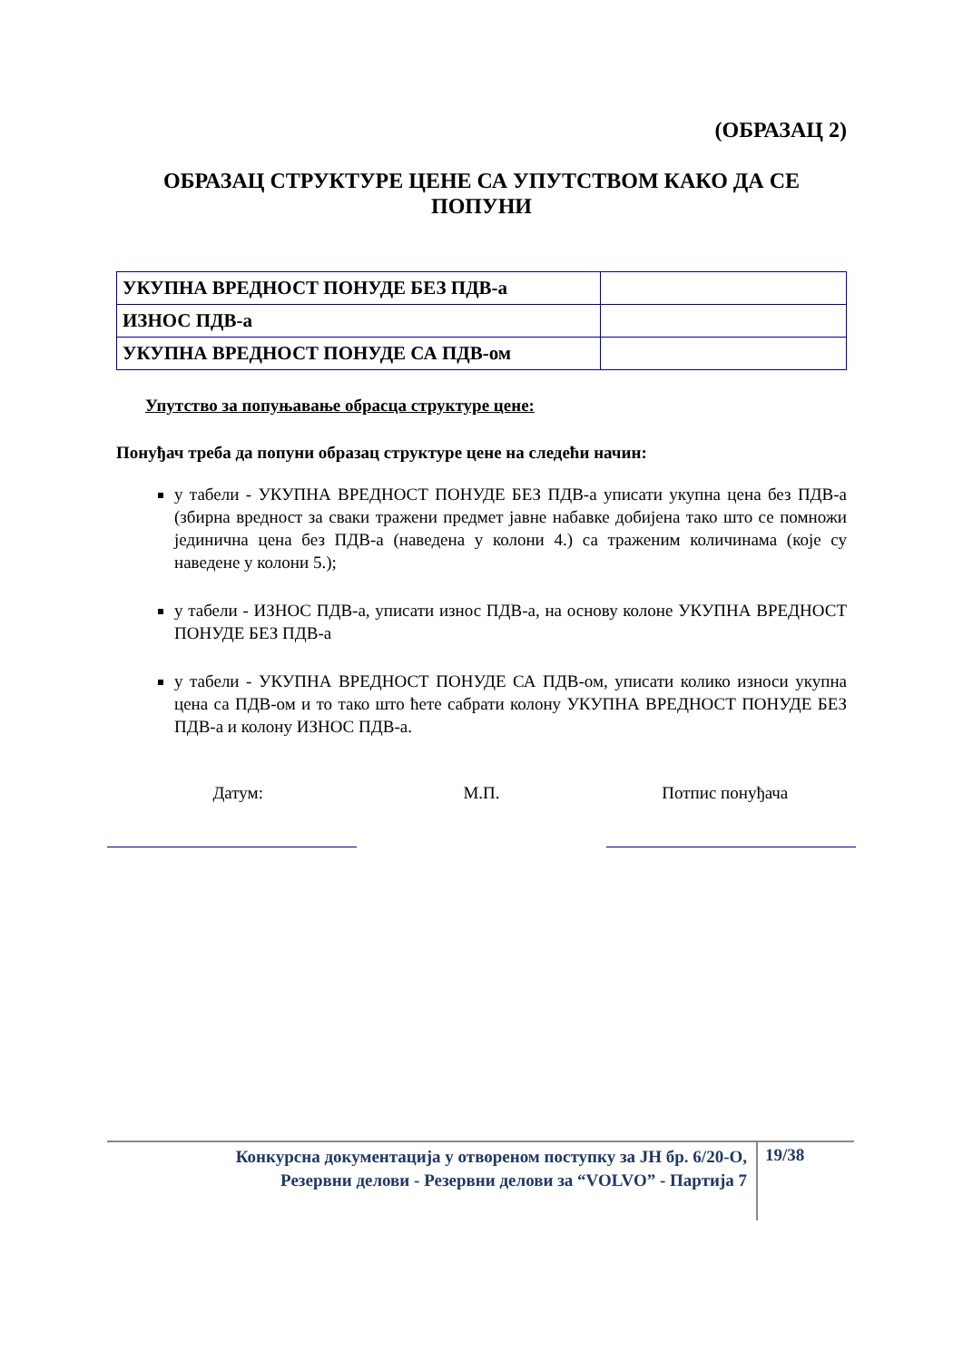(ОБРАЗАЦ 2)
ОБРАЗАЦ СТРУКТУРЕ ЦЕНЕ СА УПУТСТВОМ КАКО ДА СЕ ПОПУНИ
| УКУПНА ВРЕДНОСТ ПОНУДЕ БЕЗ ПДВ-а | |
| ИЗНОС ПДВ-а | |
| УКУПНА ВРЕДНОСТ ПОНУДЕ СА ПДВ-ом | |
Упутство за попуњавање обрасца структуре цене:
Понуђач треба да попуни образац структуре цене на следећи начин:
у табели - УКУПНА ВРЕДНОСТ ПОНУДЕ БЕЗ ПДВ-а уписати укупна цена без ПДВ-а (збирна вредност за сваки тражени предмет јавне набавке добијена тако што се помножи јединична цена без ПДВ-а (наведена у колони 4.) са траженим количинама (које су наведене у колони 5.);
у табели - ИЗНОС ПДВ-а, уписати износ ПДВ-а, на основу колоне УКУПНА ВРЕДНОСТ ПОНУДЕ БЕЗ ПДВ-а
у табели - УКУПНА ВРЕДНОСТ ПОНУДЕ СА ПДВ-ом, уписати колико износи укупна цена са ПДВ-ом и то тако што ћете сабрати колону УКУПНА ВРЕДНОСТ ПОНУДЕ БЕЗ ПДВ-а и колону ИЗНОС ПДВ-а.
Датум: М.П. Потпис понуђача
Конкурсна документација у отвореном поступку за ЈН бр. 6/20-О,
Резервни делови - Резервни делови за “VOLVO” - Партија 7
19/38